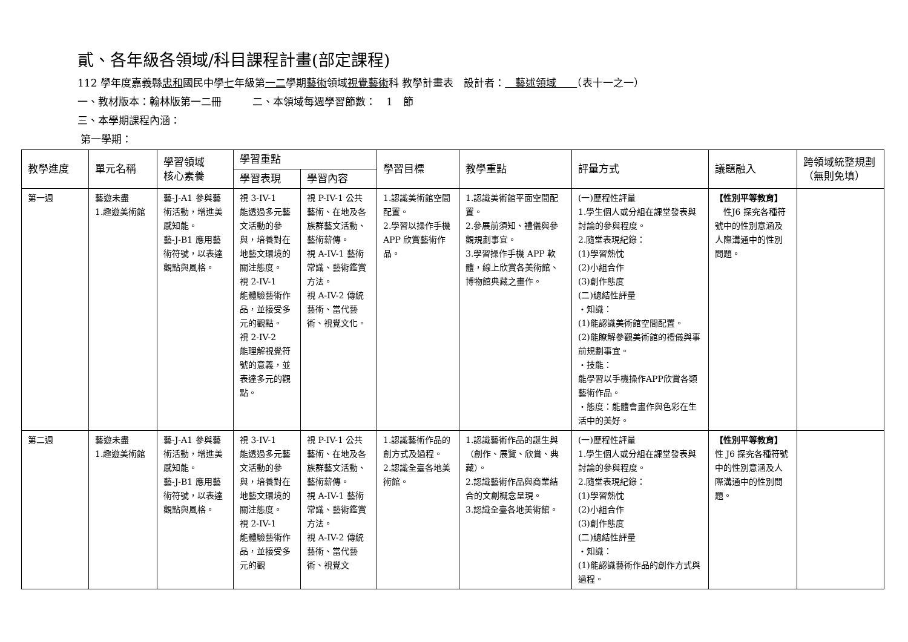貳、各年級各領域/科目課程計畫(部定課程)
112 學年度嘉義縣忠和國民中學七年級第一二學期藝術領域視覺藝術科 教學計畫表　設計者：　藝述領域　　（表十一之一）
一、教材版本：翰林版第一二冊　　　二、本領域每週學習節數：　1　節
三、本學期課程內涵：
第一學期：
| 教學進度 | 單元名稱 | 學習領域 核心素養 | 學習重點 | | 學習目標 | 教學重點 | 評量方式 | 議題融入 | 跨領域統整規劃（無則免填） |
| --- | --- | --- | --- | --- | --- | --- | --- | --- | --- |
| | | | 學習表現 | 學習內容 | | | | | |
| 第一週 | 藝遊未盡 1.趣遊美術館 | 藝-J-A1 參與藝術活動，增進美感知能。 藝-J-B1 應用藝術符號，以表達觀點與風格。 | 視 3-IV-1 能透過多元藝文活動的參與，培養對在地藝文環境的關注態度。 視 2-IV-1 能體驗藝術作品，並接受多元的觀點。 視 2-IV-2 能理解視覺符號的意義，並表達多元的觀點。 | 視 P-IV-1 公共藝術、在地及各族群藝文活動、藝術薪傳。 視 A-IV-1 藝術常識、藝術鑑賞方法。 視 A-IV-2 傳統藝術、當代藝術、視覺文化。 | 1.認識美術館空間配置。 2.學習以操作手機 APP 欣賞藝術作品。 | 1.認識美術館平面空間配置。 2.參展前須知、禮儀與參觀規劃事宜。 3.學習操作手機 APP 軟體，線上欣賞各美術館、博物館典藏之畫作。 | (一)歷程性評量 1.學生個人或分組在課堂發表與討論的參與程度。 2.隨堂表現紀錄： (1)學習熱忱 (2)小組合作 (3)創作態度 (二)總結性評量 ・知識： (1)能認識美術館空間配置。 (2)能瞭解參觀美術館的禮儀與事前規劃事宜。 ・技能： 能學習以手機操作APP欣賞各類藝術作品。 ・態度：能體會畫作與色彩在生活中的美好。 | 【性別平等教育】 性J6 探究各種符號中的性別意涵及人際溝通中的性別問題。 | |
| 第二週 | 藝遊未盡 1.趣遊美術館 | 藝-J-A1 參與藝術活動，增進美感知能。 藝-J-B1 應用藝術符號，以表達觀點與風格。 | 視 3-IV-1 能透過多元藝文活動的參與，培養對在地藝文環境的關注態度。 視 2-IV-1 能體驗藝術作品，並接受多元的觀 | 視 P-IV-1 公共藝術、在地及各族群藝文活動、藝術薪傳。 視 A-IV-1 藝術常識、藝術鑑賞方法。 視 A-IV-2 傳統藝術、當代藝術、視覺文 | 1.認識藝術作品的創方式及過程。 2.認識全臺各地美術館。 | 1.認識藝術作品的誕生與（創作、展覽、欣賞、典藏）。 2.認識藝術作品與商業結合的文創概念呈現。 3.認識全臺各地美術館。 | (一)歷程性評量 1.學生個人或分組在課堂發表與討論的參與程度。 2.隨堂表現紀錄： (1)學習熱忱 (2)小組合作 (3)創作態度 (二)總結性評量 ・知識： (1)能認識藝術作品的創作方式與過程。 | 【性別平等教育】 性 J6 探究各種符號中的性別意涵及人際溝通中的性別問題。 | |